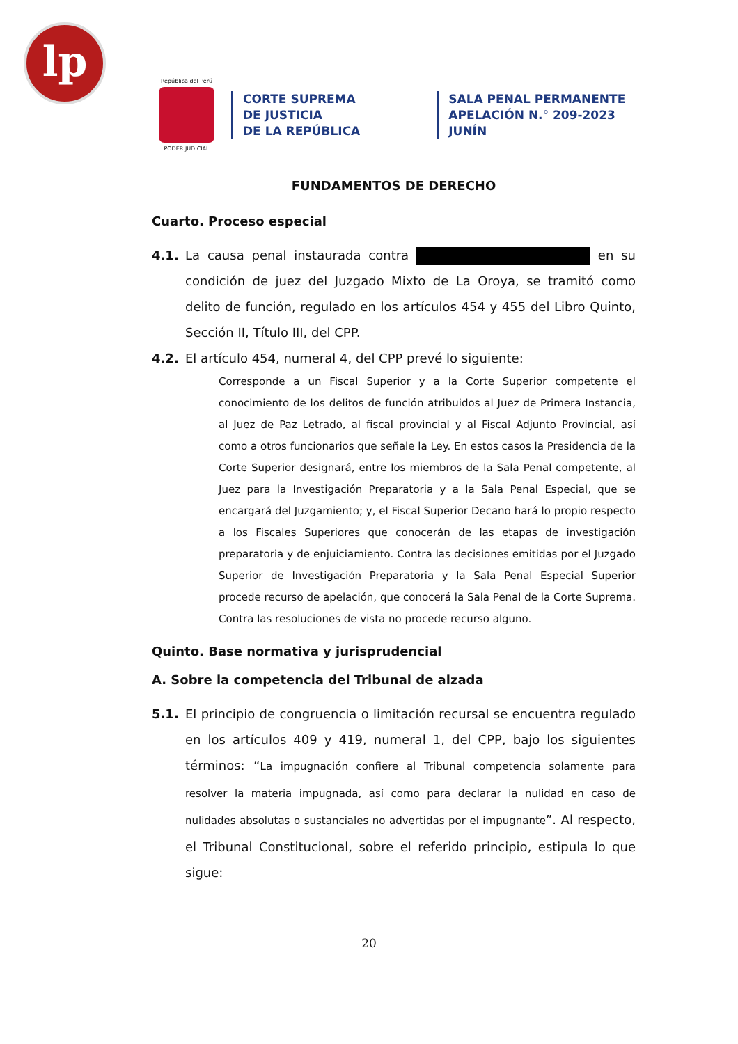lp
República del Perú
PODER JUDICIAL
CORTE SUPREMA
DE JUSTICIA
DE LA REPÚBLICA
SALA PENAL PERMANENTE
APELACIÓN N.° 209-2023
JUNÍN
FUNDAMENTOS DE DERECHO
Cuarto. Proceso especial
4.1. La causa penal instaurada contra en su condición de juez del Juzgado Mixto de La Oroya, se tramitó como delito de función, regulado en los artículos 454 y 455 del Libro Quinto, Sección II, Título III, del CPP.
4.2. El artículo 454, numeral 4, del CPP prevé lo siguiente:
Corresponde a un Fiscal Superior y a la Corte Superior competente el conocimiento de los delitos de función atribuidos al Juez de Primera Instancia, al Juez de Paz Letrado, al fiscal provincial y al Fiscal Adjunto Provincial, así como a otros funcionarios que señale la Ley. En estos casos la Presidencia de la Corte Superior designará, entre los miembros de la Sala Penal competente, al Juez para la Investigación Preparatoria y a la Sala Penal Especial, que se encargará del Juzgamiento; y, el Fiscal Superior Decano hará lo propio respecto a los Fiscales Superiores que conocerán de las etapas de investigación preparatoria y de enjuiciamiento. Contra las decisiones emitidas por el Juzgado Superior de Investigación Preparatoria y la Sala Penal Especial Superior procede recurso de apelación, que conocerá la Sala Penal de la Corte Suprema. Contra las resoluciones de vista no procede recurso alguno.
Quinto. Base normativa y jurisprudencial
A. Sobre la competencia del Tribunal de alzada
5.1. El principio de congruencia o limitación recursal se encuentra regulado en los artículos 409 y 419, numeral 1, del CPP, bajo los siguientes términos: “La impugnación confiere al Tribunal competencia solamente para resolver la materia impugnada, así como para declarar la nulidad en caso de nulidades absolutas o sustanciales no advertidas por el impugnante”. Al respecto, el Tribunal Constitucional, sobre el referido principio, estipula lo que sigue:
20